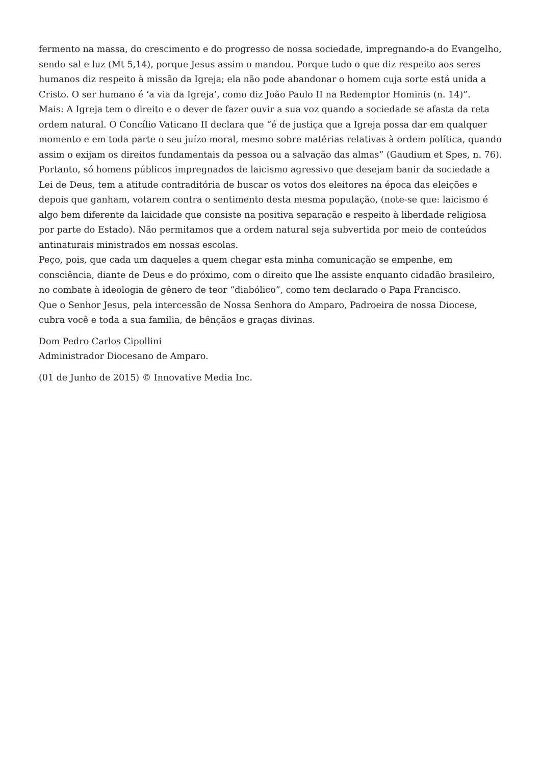fermento na massa, do crescimento e do progresso de nossa sociedade, impregnando-a do Evangelho, sendo sal e luz (Mt 5,14), porque Jesus assim o mandou. Porque tudo o que diz respeito aos seres humanos diz respeito à missão da Igreja; ela não pode abandonar o homem cuja sorte está unida a Cristo. O ser humano é ‘a via da Igreja’, como diz João Paulo II na Redemptor Hominis (n. 14)”.
Mais: A Igreja tem o direito e o dever de fazer ouvir a sua voz quando a sociedade se afasta da reta ordem natural. O Concílio Vaticano II declara que “é de justiça que a Igreja possa dar em qualquer momento e em toda parte o seu juízo moral, mesmo sobre matérias relativas à ordem política, quando assim o exijam os direitos fundamentais da pessoa ou a salvação das almas” (Gaudium et Spes, n. 76).
Portanto, só homens públicos impregnados de laicismo agressivo que desejam banir da sociedade a Lei de Deus, tem a atitude contraditória de buscar os votos dos eleitores na época das eleições e depois que ganham, votarem contra o sentimento desta mesma população, (note-se que: laicismo é algo bem diferente da laicidade que consiste na positiva separação e respeito à liberdade religiosa por parte do Estado). Não permitamos que a ordem natural seja subvertida por meio de conteúdos antinaturais ministrados em nossas escolas.
Peço, pois, que cada um daqueles a quem chegar esta minha comunicação se empenhe, em consciência, diante de Deus e do próximo, com o direito que lhe assiste enquanto cidadão brasileiro, no combate à ideologia de gênero de teor “diabólico”, como tem declarado o Papa Francisco.
Que o Senhor Jesus, pela intercessão de Nossa Senhora do Amparo, Padroeira de nossa Diocese, cubra você e toda a sua família, de bênçãos e graças divinas.
Dom Pedro Carlos Cipollini
Administrador Diocesano de Amparo.
(01 de Junho de 2015) © Innovative Media Inc.